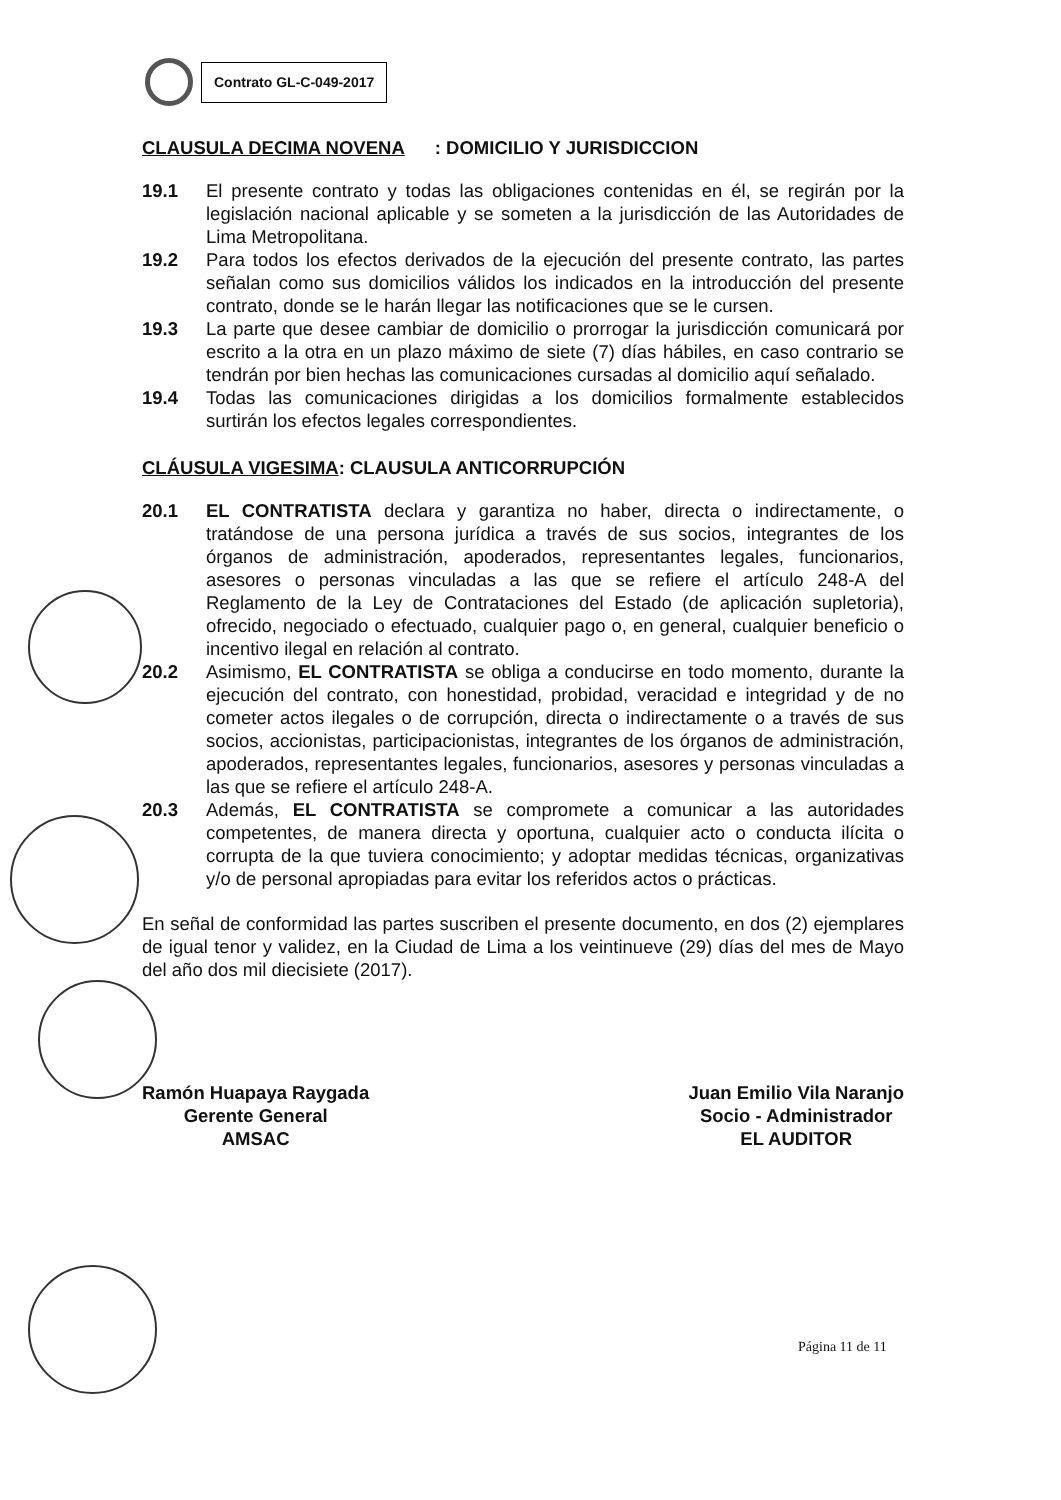Contrato GL-C-049-2017
CLAUSULA DECIMA NOVENA: DOMICILIO Y JURISDICCION
19.1 El presente contrato y todas las obligaciones contenidas en él, se regirán por la legislación nacional aplicable y se someten a la jurisdicción de las Autoridades de Lima Metropolitana.
19.2 Para todos los efectos derivados de la ejecución del presente contrato, las partes señalan como sus domicilios válidos los indicados en la introducción del presente contrato, donde se le harán llegar las notificaciones que se le cursen.
19.3 La parte que desee cambiar de domicilio o prorrogar la jurisdicción comunicará por escrito a la otra en un plazo máximo de siete (7) días hábiles, en caso contrario se tendrán por bien hechas las comunicaciones cursadas al domicilio aquí señalado.
19.4 Todas las comunicaciones dirigidas a los domicilios formalmente establecidos surtirán los efectos legales correspondientes.
CLÁUSULA VIGESIMA: CLAUSULA ANTICORRUPCIÓN
20.1 EL CONTRATISTA declara y garantiza no haber, directa o indirectamente, o tratándose de una persona jurídica a través de sus socios, integrantes de los órganos de administración, apoderados, representantes legales, funcionarios, asesores o personas vinculadas a las que se refiere el artículo 248-A del Reglamento de la Ley de Contrataciones del Estado (de aplicación supletoria), ofrecido, negociado o efectuado, cualquier pago o, en general, cualquier beneficio o incentivo ilegal en relación al contrato.
20.2 Asimismo, EL CONTRATISTA se obliga a conducirse en todo momento, durante la ejecución del contrato, con honestidad, probidad, veracidad e integridad y de no cometer actos ilegales o de corrupción, directa o indirectamente o a través de sus socios, accionistas, participacionistas, integrantes de los órganos de administración, apoderados, representantes legales, funcionarios, asesores y personas vinculadas a las que se refiere el artículo 248-A.
20.3 Además, EL CONTRATISTA se compromete a comunicar a las autoridades competentes, de manera directa y oportuna, cualquier acto o conducta ilícita o corrupta de la que tuviera conocimiento; y adoptar medidas técnicas, organizativas y/o de personal apropiadas para evitar los referidos actos o prácticas.
En señal de conformidad las partes suscriben el presente documento, en dos (2) ejemplares de igual tenor y validez, en la Ciudad de Lima a los veintinueve (29) días del mes de Mayo del año dos mil diecisiete (2017).
Ramón Huapaya Raygada
Gerente General
AMSAC
Juan Emilio Vila Naranjo
Socio - Administrador
EL AUDITOR
Página 11 de 11